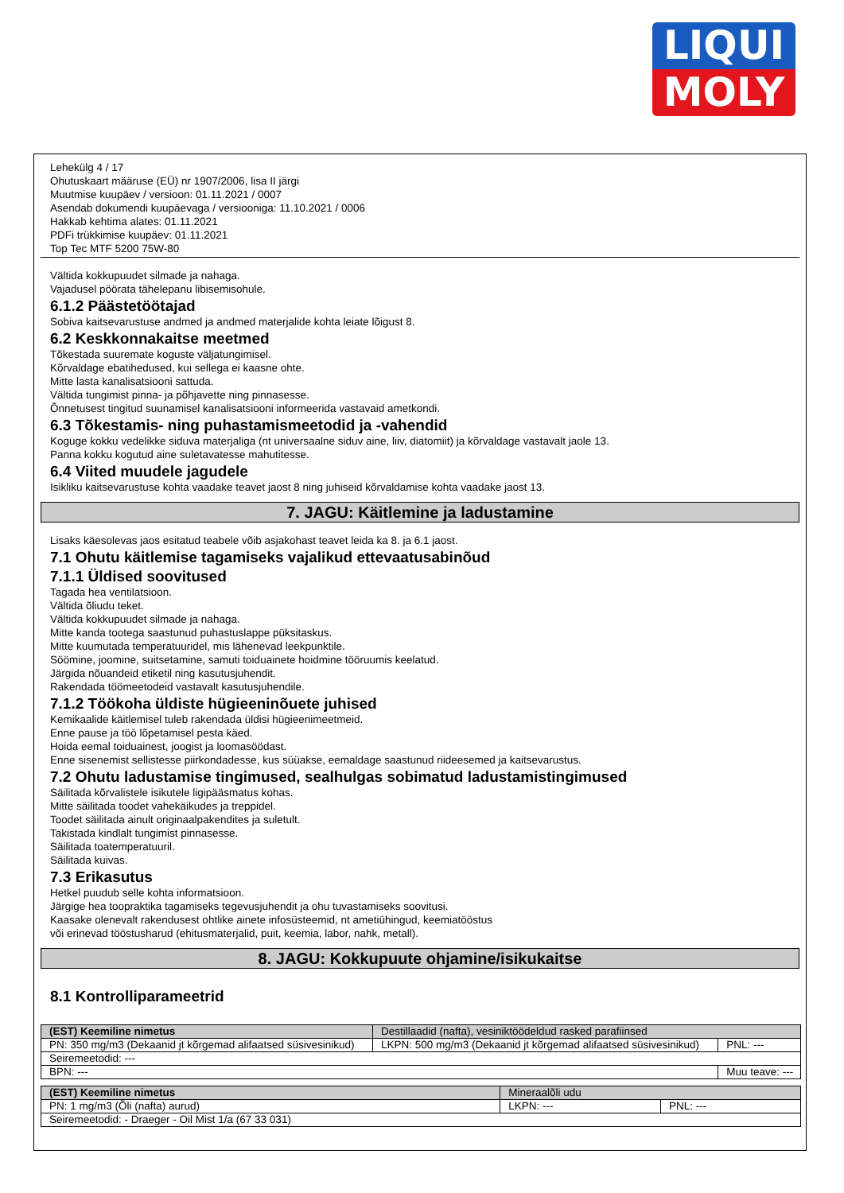LIQUI
MOLY
Lehekülg 4 / 17
Ohutuskaart määruse (EÜ) nr 1907/2006, lisa II järgi
Muutmise kuupäev / versioon: 01.11.2021 / 0007
Asendab dokumendi kuupäevaga / versiooniga: 11.10.2021 / 0006
Hakkab kehtima alates: 01.11.2021
PDFi trükkimise kuupäev: 01.11.2021
Top Tec MTF 5200 75W-80
Vältida kokkupuudet silmade ja nahaga.
Vajadusel pöörata tähelepanu libisemisohule.
6.1.2 Päästetöötajad
Sobiva kaitsevarustuse andmed ja andmed materjalide kohta leiate lõigust 8.
6.2 Keskkonnakaitse meetmed
Tõkestada suuremate koguste väljatungimisel.
Kõrvaldage ebatihedused, kui sellega ei kaasne ohte.
Mitte lasta kanalisatsiooni sattuda.
Vältida tungimist pinna- ja põhjavette ning pinnasesse.
Õnnetusest tingitud suunamisel kanalisatsiooni informeerida vastavaid ametkondi.
6.3 Tõkestamis- ning puhastamismeetodid ja -vahendid
Koguge kokku vedelikke siduva materjaliga (nt universaalne siduv aine, liiv, diatomiit) ja kõrvaldage vastavalt jaole 13.
Panna kokku kogutud aine suletavatesse mahutitesse.
6.4 Viited muudele jagudele
Isikliku kaitsevarustuse kohta vaadake teavet jaost 8 ning juhiseid kõrvaldamise kohta vaadake jaost 13.
7. JAGU: Käitlemine ja ladustamine
Lisaks käesolevas jaos esitatud teabele võib asjakohast teavet leida ka 8. ja 6.1 jaost.
7.1 Ohutu käitlemise tagamiseks vajalikud ettevaatusabinõud
7.1.1 Üldised soovitused
Tagada hea ventilatsioon.
Vältida õliudu teket.
Vältida kokkupuudet silmade ja nahaga.
Mitte kanda tootega saastunud puhastuslappe püksitaskus.
Mitte kuumutada temperatuuridel, mis lähenevad leekpunktile.
Söömine, joomine, suitsetamine, samuti toiduainete hoidmine tööruumis keelatud.
Järgida nõuandeid etiketil ning kasutusjuhendit.
Rakendada töömeetodeid vastavalt kasutusjuhendile.
7.1.2 Töökoha üldiste hügieeninõuete juhised
Kemikaalide käitlemisel tuleb rakendada üldisi hügieenimeetmeid.
Enne pause ja töö lõpetamisel pesta käed.
Hoida eemal toiduainest, joogist ja loomasöödast.
Enne sisenemist sellistesse piirkondadesse, kus süüakse, eemaldage saastunud riideesemed ja kaitsevarustus.
7.2 Ohutu ladustamise tingimused, sealhulgas sobimatud ladustamistingimused
Säilitada kõrvalistele isikutele ligipääsmatus kohas.
Mitte säilitada toodet vahekäikudes ja treppidel.
Toodet säilitada ainult originaalpakendites ja suletult.
Takistada kindlalt tungimist pinnasesse.
Säilitada toatemperatuuril.
Säilitada kuivas.
7.3 Erikasutus
Hetkel puudub selle kohta informatsioon.
Järgige hea toopraktika tagamiseks tegevusjuhendit ja ohu tuvastamiseks soovitusi.
Kaasake olenevalt rakendusest ohtlike ainete infosüsteemid, nt ametiühingud, keemiatööstus
või erinevad tööstusharud (ehitusmaterjalid, puit, keemia, labor, nahk, metall).
8. JAGU: Kokkupuute ohjamine/isikukaitse
8.1 Kontrolliparameetrid
| (EST) Keemiline nimetus | Destillaadid (nafta), vesiniktöödeldud rasked parafiinsed | | |
| PN: 350 mg/m3 (Dekaanid jt kõrgemad alifaatsed süsivesinikud) | | LKPN: 500 mg/m3 (Dekaanid jt kõrgemad alifaatsed süsivesinikud) | PNL: --- |
| Seiremeetodid: --- | | | |
| BPN: --- | | | Muu teave: --- |
| (EST) Keemiline nimetus | Mineraalõli udu | |
| PN: 1 mg/m3 (Õli (nafta) aurud) | LKPN: --- | PNL: --- |
| Seiremeetodid: - Draeger - Oil Mist 1/a (67 33 031) | | |